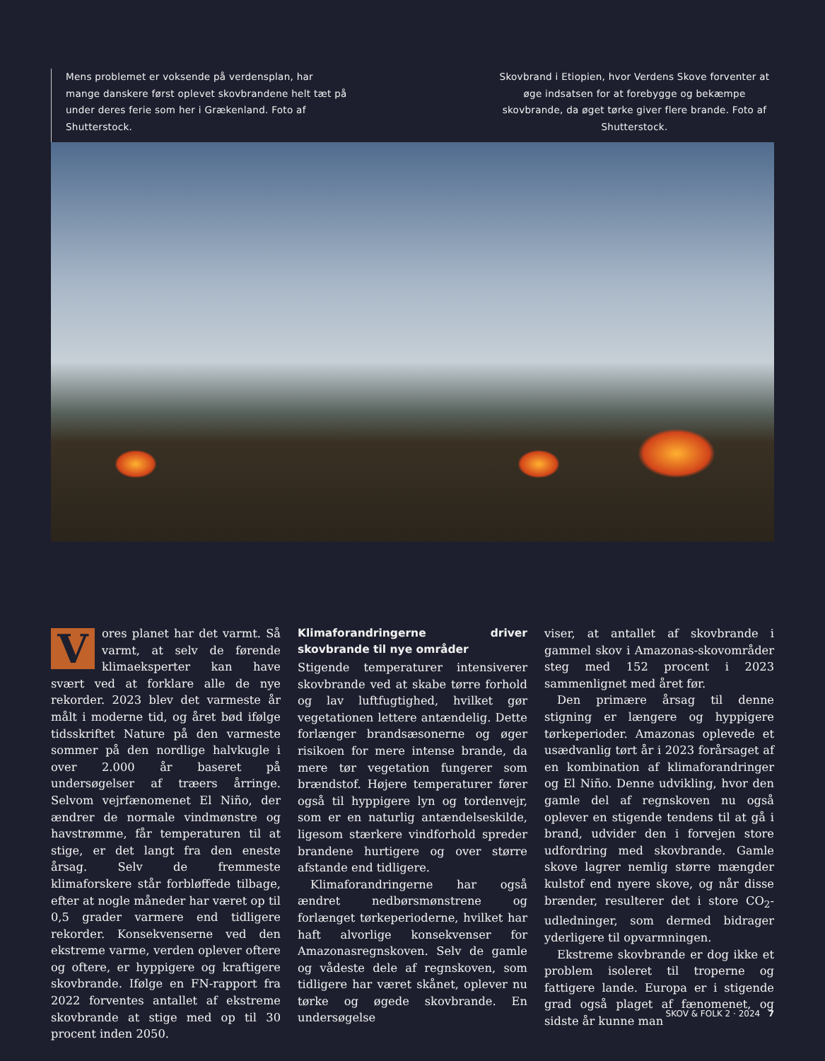Mens problemet er voksende på verdensplan, har mange danskere først oplevet skovbrandene helt tæt på under deres ferie som her i Grækenland. Foto af Shutterstock.
Skovbrand i Etiopien, hvor Verdens Skove forventer at øge indsatsen for at forebygge og bekæmpe skovbrande, da øget tørke giver flere brande. Foto af Shutterstock.
Vores planet har det varmt. Så varmt, at selv de førende klimaeksperter kan have svært ved at forklare alle de nye rekorder. 2023 blev det varmeste år målt i moderne tid, og året bød ifølge tidsskriftet Nature på den varmeste sommer på den nordlige halvkugle i over 2.000 år baseret på undersøgelser af træers årringe. Selvom vejrfænomenet El Niño, der ændrer de normale vindmønstre og havstrømme, får temperaturen til at stige, er det langt fra den eneste årsag. Selv de fremmeste klimaforskere står forbløffede tilbage, efter at nogle måneder har været op til 0,5 grader varmere end tidligere rekorder. Konsekvenserne ved den ekstreme varme, verden oplever oftere og oftere, er hyppigere og kraftigere skovbrande. Ifølge en FN-rapport fra 2022 forventes antallet af ekstreme skovbrande at stige med op til 30 procent inden 2050.
Klimaforandringerne driver skovbrande til nye områder
Stigende temperaturer intensiverer skovbrande ved at skabe tørre forhold og lav luftfugtighed, hvilket gør vegetationen lettere antændelig. Dette forlænger brandsæsonerne og øger risikoen for mere intense brande, da mere tør vegetation fungerer som brændstof. Højere temperaturer fører også til hyppigere lyn og tordenvejr, som er en naturlig antændelseskilde, ligesom stærkere vindforhold spreder brandene hurtigere og over større afstande end tidligere.
Klimaforandringerne har også ændret nedbørsmønstrene og forlænget tørkeperioderne, hvilket har haft alvorlige konsekvenser for Amazonasregnskoven. Selv de gamle og vådeste dele af regnskoven, som tidligere har været skånet, oplever nu tørke og øgede skovbrande. En undersøgelse
viser, at antallet af skovbrande i gammel skov i Amazonas-skovområder steg med 152 procent i 2023 sammenlignet med året før.
Den primære årsag til denne stigning er længere og hyppigere tørkeperioder. Amazonas oplevede et usædvanlig tørt år i 2023 forårsaget af en kombination af klimaforandringer og El Niño. Denne udvikling, hvor den gamle del af regnskoven nu også oplever en stigende tendens til at gå i brand, udvider den i forvejen store udfordring med skovbrande. Gamle skove lagrer nemlig større mængder kulstof end nyere skove, og når disse brænder, resulterer det i store CO<sub>2</sub>-udledninger, som dermed bidrager yderligere til opvarmningen.
Ekstreme skovbrande er dog ikke et problem isoleret til troperne og fattigere lande. Europa er i stigende grad også plaget af fænomenet, og sidste år kunne man
SKOV & FOLK 2 · 2024 7